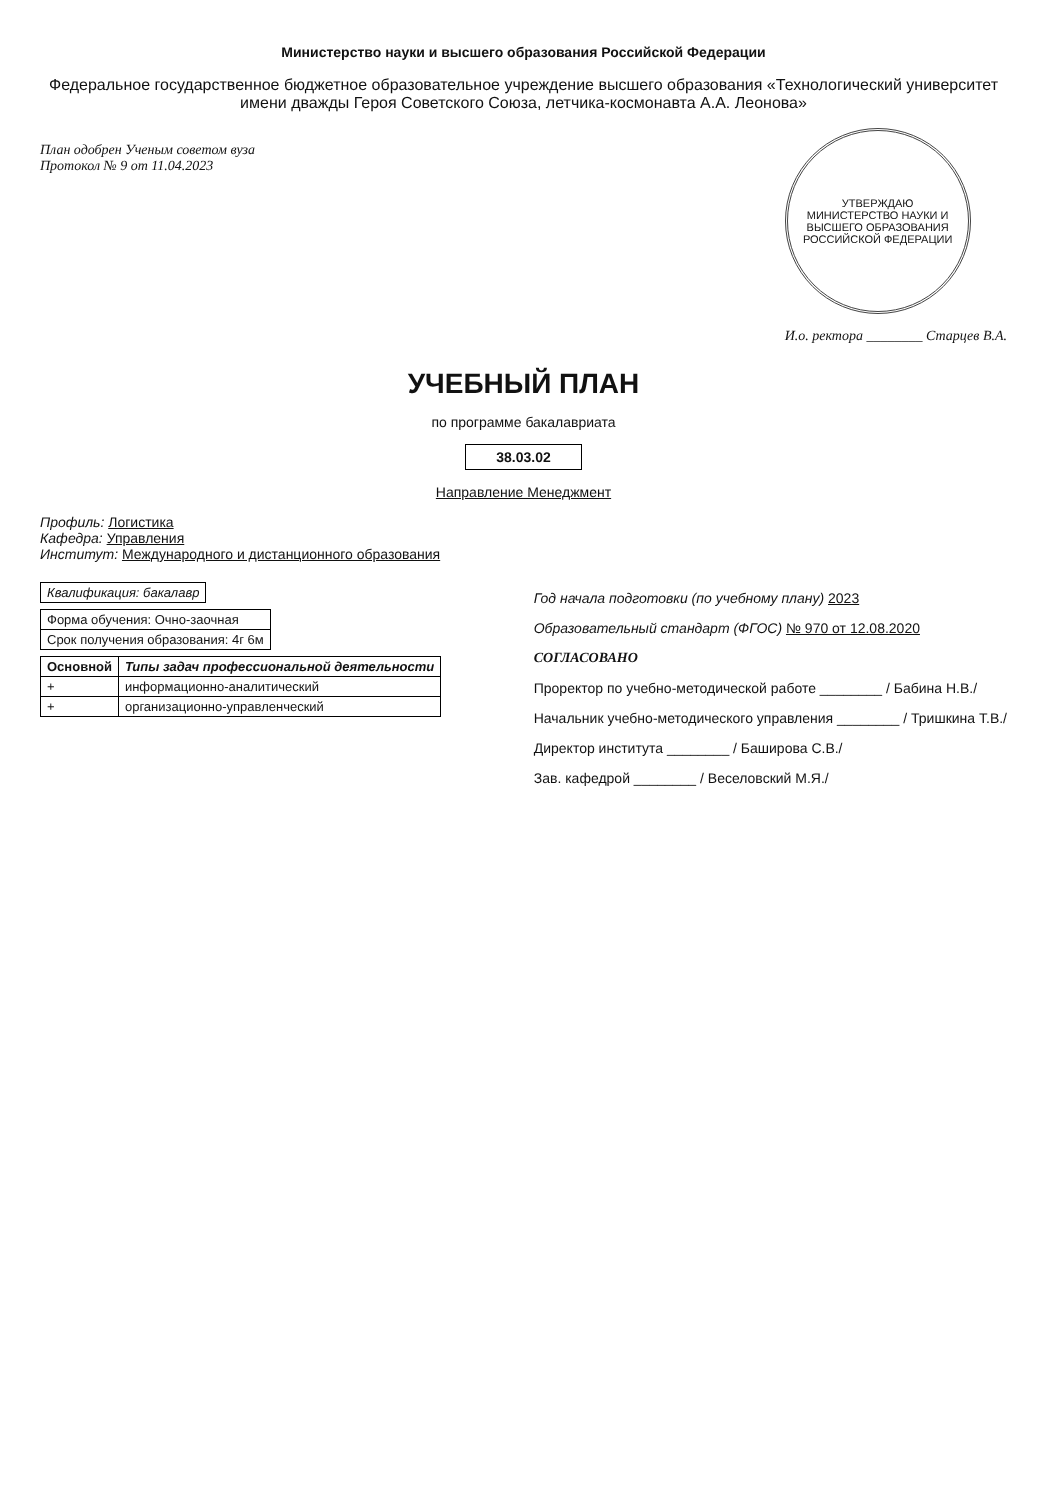Министерство науки и высшего образования Российской Федерации
Федеральное государственное бюджетное образовательное учреждение высшего образования «Технологический университет имени дважды Героя Советского Союза, летчика-космонавта А.А. Леонова»
План одобрен Ученым советом вуза
Протокол № 9 от 11.04.2023
УТВЕРЖДАЮ
МИНИСТЕРСТВО НАУКИ И ВЫСШЕГО ОБРАЗОВАНИЯ РОССИЙСКОЙ ФЕДЕРАЦИИ
И.о. ректора ________ Старцев В.А.
УЧЕБНЫЙ ПЛАН
по программе бакалавриата
38.03.02
Направление Менеджмент
Профиль: Логистика
Кафедра: Управления
Институт: Международного и дистанционного образования
| Квалификация: бакалавр |
| Форма обучения: Очно-заочная |
| Срок получения образования: 4г 6м |
| Основной | Типы задач профессиональной деятельности |
| --- | --- |
| + | информационно-аналитический |
| + | организационно-управленческий |
Год начала подготовки (по учебному плану) 2023
Образовательный стандарт (ФГОС) № 970 от 12.08.2020
СОГЛАСОВАНО
Проректор по учебно-методической работе ________ / Бабина Н.В./
Начальник учебно-методического управления ________ / Тришкина Т.В./
Директор института ________ / Баширова С.В./
Зав. кафедрой ________ / Веселовский М.Я./